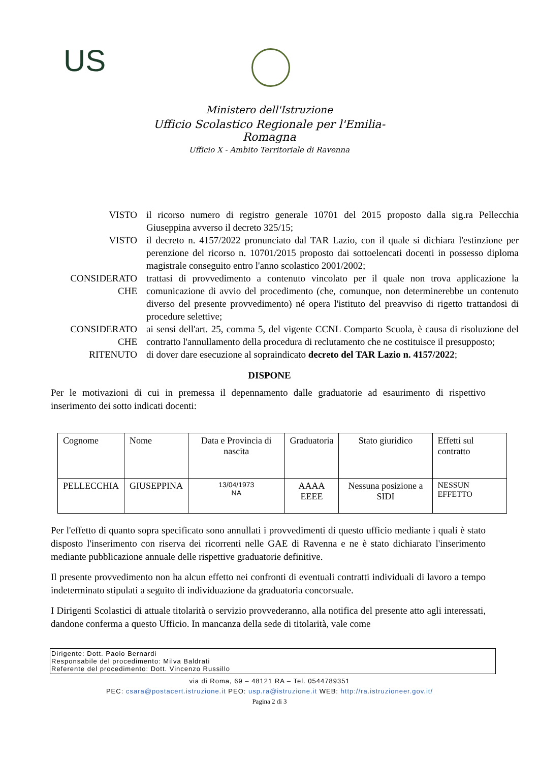US
Ministero dell'Istruzione
Ufficio Scolastico Regionale per l'Emilia-Romagna
Ufficio X - Ambito Territoriale di Ravenna
VISTO il ricorso numero di registro generale 10701 del 2015 proposto dalla sig.ra Pellecchia Giuseppina avverso il decreto 325/15;
VISTO il decreto n. 4157/2022 pronunciato dal TAR Lazio, con il quale si dichiara l'estinzione per perenzione del ricorso n. 10701/2015 proposto dai sottoelencati docenti in possesso diploma magistrale conseguito entro l'anno scolastico 2001/2002;
CONSIDERATO CHE
trattasi di provvedimento a contenuto vincolato per il quale non trova applicazione la comunicazione di avvio del procedimento (che, comunque, non determinerebbe un contenuto diverso del presente provvedimento) né opera l'istituto del preavviso di rigetto trattandosi di procedure selettive;
CONSIDERATO CHE
ai sensi dell'art. 25, comma 5, del vigente CCNL Comparto Scuola, è causa di risoluzione del contratto l'annullamento della procedura di reclutamento che ne costituisce il presupposto;
RITENUTO di dover dare esecuzione al sopraindicato decreto del TAR Lazio n. 4157/2022;
DISPONE
Per le motivazioni di cui in premessa il depennamento dalle graduatorie ad esaurimento di rispettivo inserimento dei sotto indicati docenti:
| Cognome | Nome | Data e Provincia di nascita | Graduatoria | Stato giuridico | Effetti sul contratto |
| PELLECCHIA | GIUSEPPINA | 13/04/1973 NA | AAAA EEEE | Nessuna posizione a SIDI | NESSUN EFFETTO |
Per l'effetto di quanto sopra specificato sono annullati i provvedimenti di questo ufficio mediante i quali è stato disposto l'inserimento con riserva dei ricorrenti nelle GAE di Ravenna e ne è stato dichiarato l'inserimento mediante pubblicazione annuale delle rispettive graduatorie definitive.
Il presente provvedimento non ha alcun effetto nei confronti di eventuali contratti individuali di lavoro a tempo indeterminato stipulati a seguito di individuazione da graduatoria concorsuale.
I Dirigenti Scolastici di attuale titolarità o servizio provvederanno, alla notifica del presente atto agli interessati, dandone conferma a questo Ufficio. In mancanza della sede di titolarità, vale come
Dirigente: Dott. Paolo Bernardi
Responsabile del procedimento: Milva Baldrati
Referente del procedimento: Dott. Vincenzo Russillo
via di Roma, 69 – 48121 RA – Tel. 0544789351
PEC: csara@postacert.istruzione.it PEO: usp.ra@istruzione.it WEB: http://ra.istruzioneer.gov.it/
Pagina 2 di 3